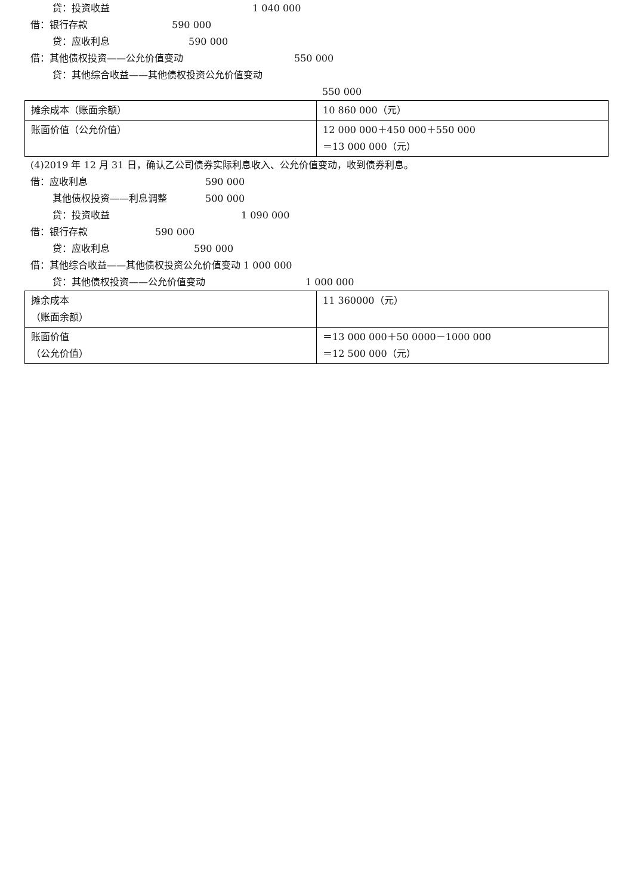贷：投资收益 1 040 000
借：银行存款 590 000
贷：应收利息 590 000
借：其他债权投资——公允价值变动 550 000
贷：其他综合收益——其他债权投资公允价值变动
550 000
| 摊余成本（账面余额） | 10 860 000（元） |
| 账面价值（公允价值） | 12 000 000＋450 000＋550 000 ＝13 000 000（元） |
(4)2019 年 12 月 31 日，确认乙公司债券实际利息收入、公允价值变动，收到债券利息。
借：应收利息 590 000
其他债权投资——利息调整 500 000
贷：投资收益 1 090 000
借：银行存款 590 000
贷：应收利息 590 000
借：其他综合收益——其他债权投资公允价值变动 1 000 000
贷：其他债权投资——公允价值变动 1 000 000
| 摊余成本 （账面余额） | 11 360000（元） |
| 账面价值 （公允价值） | ＝13 000 000＋50 0000－1000 000 ＝12 500 000（元） |